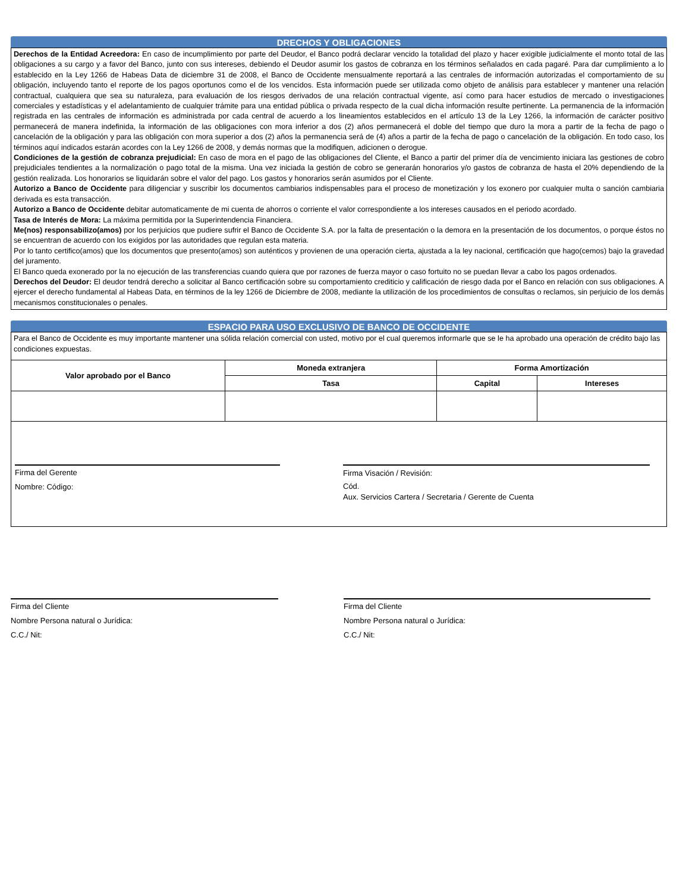DRECHOS Y OBLIGACIONES
Derechos de la Entidad Acreedora: En caso de incumplimiento por parte del Deudor, el Banco podrá declarar vencido la totalidad del plazo y hacer exigible judicialmente el monto total de las obligaciones a su cargo y a favor del Banco, junto con sus intereses, debiendo el Deudor asumir los gastos de cobranza en los términos señalados en cada pagaré. Para dar cumplimiento a lo establecido en la Ley 1266 de Habeas Data de diciembre 31 de 2008, el Banco de Occidente mensualmente reportará a las centrales de información autorizadas el comportamiento de su obligación, incluyendo tanto el reporte de los pagos oportunos como el de los vencidos. Esta información puede ser utilizada como objeto de análisis para establecer y mantener una relación contractual, cualquiera que sea su naturaleza, para evaluación de los riesgos derivados de una relación contractual vigente, así como para hacer estudios de mercado o investigaciones comerciales y estadísticas y el adelantamiento de cualquier trámite para una entidad pública o privada respecto de la cual dicha información resulte pertinente. La permanencia de la información registrada en las centrales de información es administrada por cada central de acuerdo a los lineamientos establecidos en el artículo 13 de la Ley 1266, la información de carácter positivo permanecerá de manera indefinida, la información de las obligaciones con mora inferior a dos (2) años permanecerá el doble del tiempo que duro la mora a partir de la fecha de pago o cancelación de la obligación y para las obligación con mora superior a dos (2) años la permanencia será de (4) años a partir de la fecha de pago o cancelación de la obligación. En todo caso, los términos aquí indicados estarán acordes con la Ley 1266 de 2008, y demás normas que la modifiquen, adicionen o derogue.
Condiciones de la gestión de cobranza prejudicial: En caso de mora en el pago de las obligaciones del Cliente, el Banco a partir del primer día de vencimiento iniciara las gestiones de cobro prejudiciales tendientes a la normalización o pago total de la misma. Una vez iniciada la gestión de cobro se generarán honorarios y/o gastos de cobranza de hasta el 20% dependiendo de la gestión realizada. Los honorarios se liquidarán sobre el valor del pago. Los gastos y honorarios serán asumidos por el Cliente.
Autorizo a Banco de Occidente para diligenciar y suscribir los documentos cambiarios indispensables para el proceso de monetización y los exonero por cualquier multa o sanción cambiaria derivada es esta transacción.
Autorizo a Banco de Occidente debitar automaticamente de mi cuenta de ahorros o corriente el valor correspondiente a los intereses causados en el periodo acordado.
Tasa de Interés de Mora: La máxima permitida por la Superintendencia Financiera.
Me(nos) responsabilizo(amos) por los perjuicios que pudiere sufrir el Banco de Occidente S.A. por la falta de presentación o la demora en la presentación de los documentos, o porque éstos no se encuentran de acuerdo con los exigidos por las autoridades que regulan esta materia.
Por lo tanto certifico(amos) que los documentos que presento(amos) son auténticos y provienen de una operación cierta, ajustada a la ley nacional, certificación que hago(cemos) bajo la gravedad del juramento.
El Banco queda exonerado por la no ejecución de las transferencias cuando quiera que por razones de fuerza mayor o caso fortuito no se puedan llevar a cabo los pagos ordenados.
Derechos del Deudor: El deudor tendrá derecho a solicitar al Banco certificación sobre su comportamiento crediticio y calificación de riesgo dada por el Banco en relación con sus obligaciones. A ejercer el derecho fundamental al Habeas Data, en términos de la ley 1266 de Diciembre de 2008, mediante la utilización de los procedimientos de consultas o reclamos, sin perjuicio de los demás mecanismos constitucionales o penales.
ESPACIO PARA USO EXCLUSIVO DE BANCO DE OCCIDENTE
Para el Banco de Occidente es muy importante mantener una sólida relación comercial con usted, motivo por el cual queremos informarle que se le ha aprobado una operación de crédito bajo las condiciones expuestas.
| Valor aprobado por el Banco | Moneda extranjera | Forma Amortización | |
| --- | --- | --- | --- |
| | Tasa | Capital | Intereses |
Firma del Gerente
Nombre: Código:
Firma Visación / Revisión:
Cód.
Aux. Servicios Cartera / Secretaria / Gerente de Cuenta
Firma del Cliente
Nombre Persona natural o Jurídica:
C.C./ Nit:
Firma del Cliente
Nombre Persona natural o Jurídica:
C.C./ Nit: